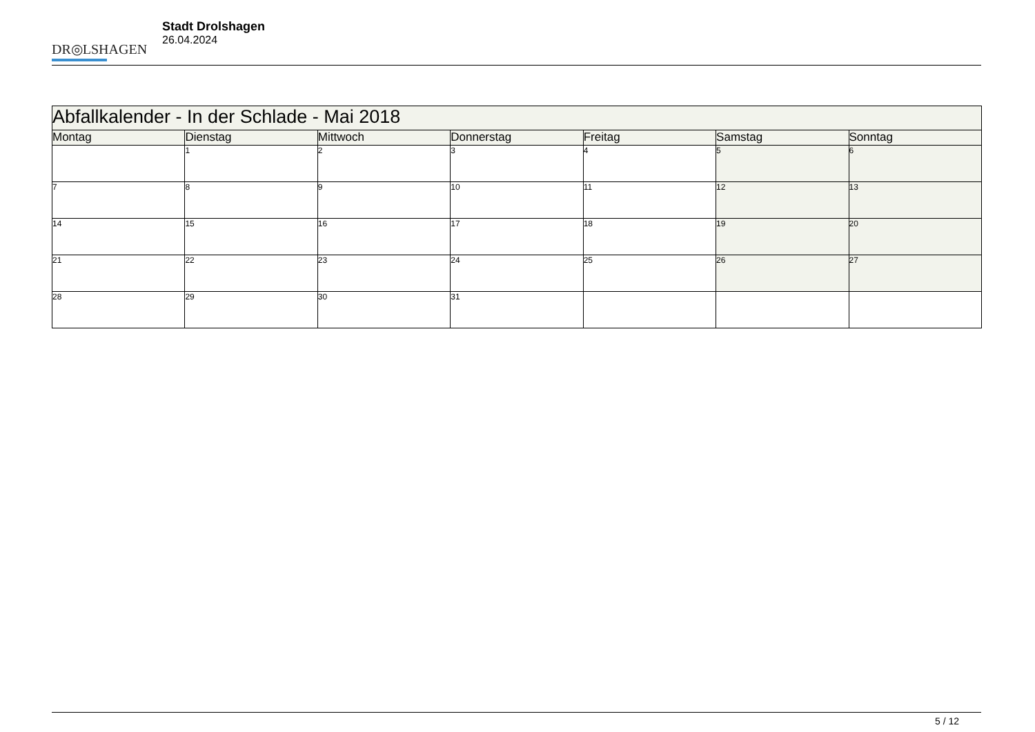DR◎LSHAGEN
Stadt Drolshagen
26.04.2024
| Abfallkalender - In der Schlade - Mai 2018 | | | | | | |
| Montag | Dienstag | Mittwoch | Donnerstag | Freitag | Samstag | Sonntag |
| | 1 | 2 | 3 | 4 | 5 | 6 |
| 7 | 8 | 9 | 10 | 11 | 12 | 13 |
| 14 | 15 | 16 | 17 | 18 | 19 | 20 |
| 21 | 22 | 23 | 24 | 25 | 26 | 27 |
| 28 | 29 | 30 | 31 | | | |
5 / 12